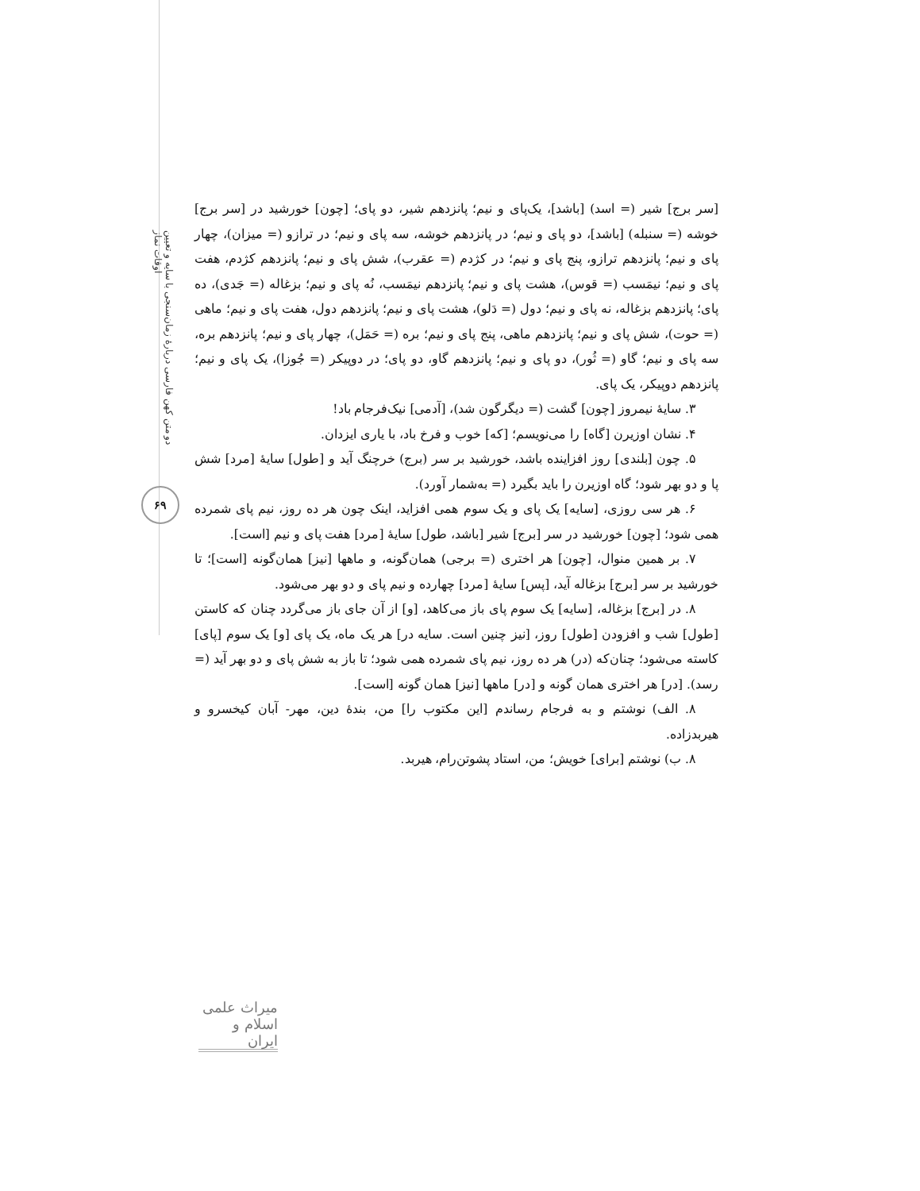دو متن کهن فارسی دربارهٔ زمان‌سنجی با سایه و تعیین اوقات نماز
۶۹
[سر برج] شیر (= اسد) [باشد]، یک‌پای و نیم؛ پانزدهم شیر، دو پای؛ [چون] خورشید در [سر برج] خوشه (= سنبله) [باشد]، دو پای و نیم؛ در پانزدهم خوشه، سه پای و نیم؛ در ترازو (= میزان)، چهار پای و نیم؛ پانزدهم ترازو، پنج پای و نیم؛ در کژدم (= عقرب)، شش پای و نیم؛ پانزدهم کژدم، هفت پای و نیم؛ نیمَسب (= قوس)، هشت پای و نیم؛ پانزدهم نیمَسب، نُه پای و نیم؛ بزغاله (= جَدی)، ده پای؛ پانزدهم بزغاله، نه پای و نیم؛ دول (= دَلو)، هشت پای و نیم؛ پانزدهم دول، هفت پای و نیم؛ ماهی (= حوت)، شش پای و نیم؛ پانزدهم ماهی، پنج پای و نیم؛ بره (= حَمَل)، چهار پای و نیم؛ پانزدهم بره، سه پای و نیم؛ گاو (= ثُور)، دو پای و نیم؛ پانزدهم گاو، دو پای؛ در دوپیکر (= جُوزا)، یک پای و نیم؛ پانزدهم دوپیکر، یک پای.
۳. سایهٔ نیمروز [چون] گشت (= دیگرگون شد)، [آدمی] نیک‌فرجام باد!
۴. نشان اوزیرن [گاه] را می‌نویسم؛ [که] خوب و فرخ باد، با یاری ایزدان.
۵. چون [بلندی] روز افزاینده باشد، خورشید بر سر (برج) خرچنگ آید و [طول] سایهٔ [مرد] شش پا و دو بهر شود؛ گاه اوزیرن را باید بگیرد (= به‌شمار آورد).
۶. هر سی روزی، [سایه] یک پای و یک سوم همی افزاید، اینک چون هر ده روز، نیم پای شمرده همی شود؛ [چون] خورشید در سر [برج] شیر [باشد، طول] سایهٔ [مرد] هفت پای و نیم [است].
۷. بر همین منوال، [چون] هر اختری (= برجی) همان‌گونه، و ماهها [نیز] همان‌گونه [است]؛ تا خورشید بر سر [برج] بزغاله آید، [پس] سایهٔ [مرد] چهارده و نیم پای و دو بهر می‌شود.
۸. در [برج] بزغاله، [سایه] یک سوم پای باز می‌کاهد، [و] از آن جای باز می‌گردد چنان که کاستن [طول] شب و افزودن [طول] روز، [نیز چنین است. سایه در] هر یک ماه، یک پای [و] یک سوم [پای] کاسته می‌شود؛ چنان‌که (در) هر ده روز، نیم پای شمرده همی شود؛ تا باز به شش پای و دو بهر آید (= رسد). [در] هر اختری همان گونه و [در] ماهها [نیز] همان گونه [است].
۸. الف) نوشتم و به فرجام رساندم [این مکتوب را] من، بندهٔ دین، مهر- آبان کیخسرو و هیربدزاده.
۸. ب) نوشتم [برای] خویش؛ من، استاد پشوتن‌رام، هیربد.
میراث علمی اسلام و ایران